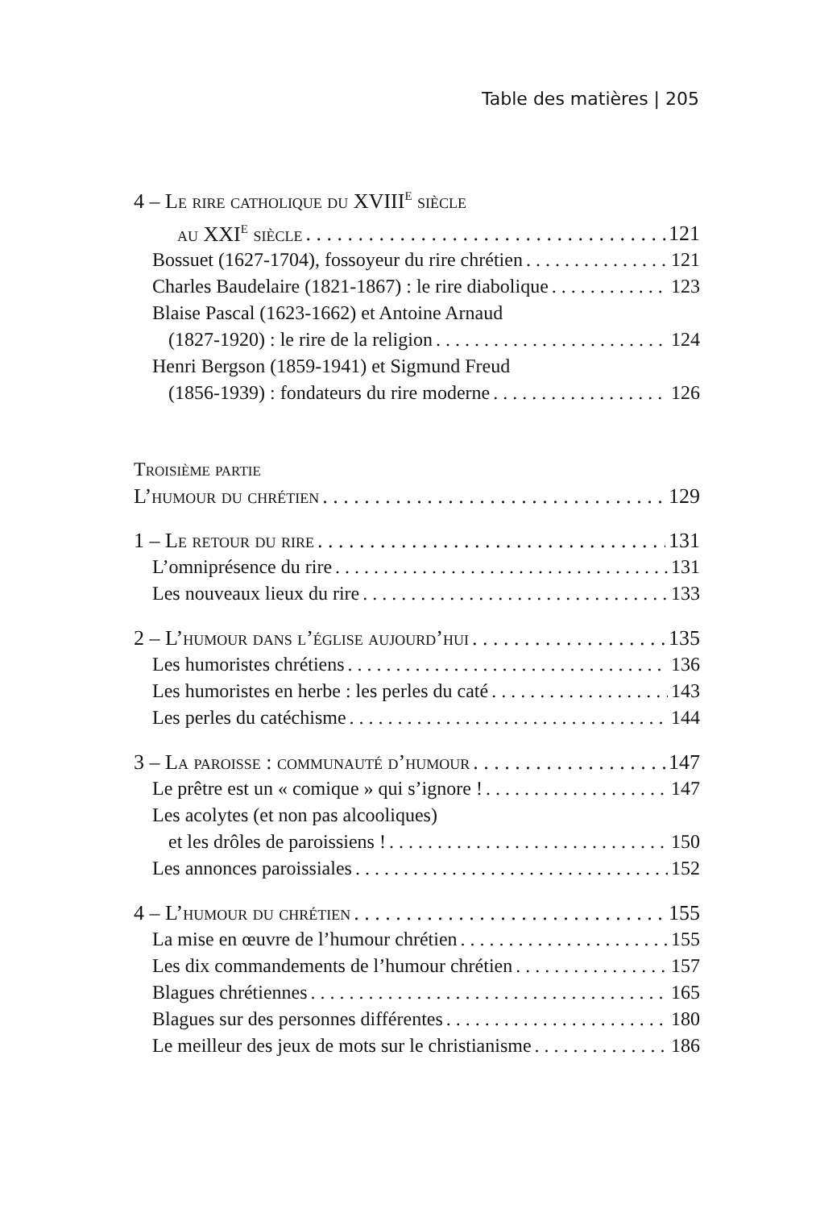Table des matières | 205
4 – Le rire catholique du XVIII<sup>e</sup> siècle
au XXI<sup>e</sup> siècle 121
Bossuet (1627-1704), fossoyeur du rire chrétien 121
Charles Baudelaire (1821-1867) : le rire diabolique 123
Blaise Pascal (1623-1662) et Antoine Arnaud
(1827-1920) : le rire de la religion 124
Henri Bergson (1859-1941) et Sigmund Freud
(1856-1939) : fondateurs du rire moderne 126
Troisième partie
L’humour du chrétien 129
1 – Le retour du rire 131
L’omniprésence du rire 131
Les nouveaux lieux du rire 133
2 – L’humour dans l’église aujourd’hui 135
Les humoristes chrétiens 136
Les humoristes en herbe : les perles du caté 143
Les perles du catéchisme 144
3 – La paroisse : communauté d’humour 147
Le prêtre est un « comique » qui s’ignore ! 147
Les acolytes (et non pas alcooliques)
et les drôles de paroissiens ! 150
Les annonces paroissiales 152
4 – L’humour du chrétien 155
La mise en œuvre de l’humour chrétien 155
Les dix commandements de l’humour chrétien 157
Blagues chrétiennes 165
Blagues sur des personnes différentes 180
Le meilleur des jeux de mots sur le christianisme 186